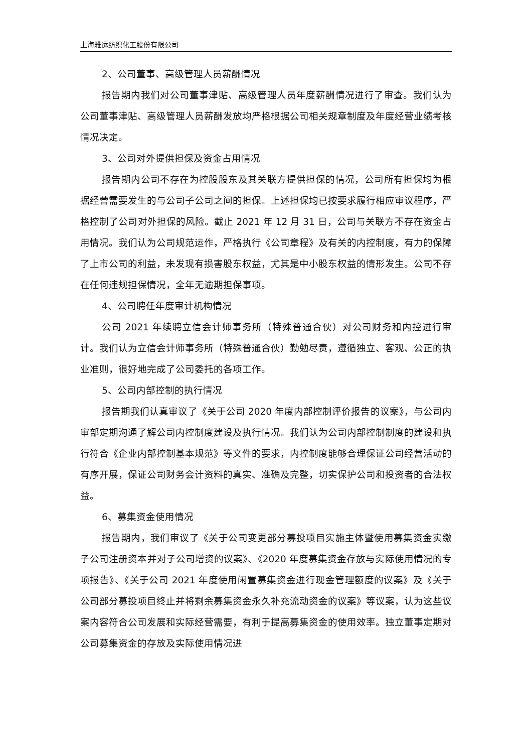上海雅运纺织化工股份有限公司
2、公司董事、高级管理人员薪酬情况
报告期内我们对公司董事津贴、高级管理人员年度薪酬情况进行了审查。我们认为公司董事津贴、高级管理人员薪酬发放均严格根据公司相关规章制度及年度经营业绩考核情况决定。
3、公司对外提供担保及资金占用情况
报告期内公司不存在为控股股东及其关联方提供担保的情况，公司所有担保均为根据经营需要发生的与公司子公司之间的担保。上述担保均已按要求履行相应审议程序，严格控制了公司对外担保的风险。截止 2021 年 12 月 31 日，公司与关联方不存在资金占用情况。我们认为公司规范运作，严格执行《公司章程》及有关的内控制度，有力的保障了上市公司的利益，未发现有损害股东权益，尤其是中小股东权益的情形发生。公司不存在任何违规担保情况，全年无逾期担保事项。
4、公司聘任年度审计机构情况
公司 2021 年续聘立信会计师事务所（特殊普通合伙）对公司财务和内控进行审计。我们认为立信会计师事务所（特殊普通合伙）勤勉尽责，遵循独立、客观、公正的执业准则，很好地完成了公司委托的各项工作。
5、公司内部控制的执行情况
报告期我们认真审议了《关于公司 2020 年度内部控制评价报告的议案》，与公司内审部定期沟通了解公司内控制度建设及执行情况。我们认为公司内部控制制度的建设和执行符合《企业内部控制基本规范》等文件的要求，内控制度能够合理保证公司经营活动的有序开展，保证公司财务会计资料的真实、准确及完整，切实保护公司和投资者的合法权益。
6、募集资金使用情况
报告期内，我们审议了《关于公司变更部分募投项目实施主体暨使用募集资金实缴子公司注册资本并对子公司增资的议案》、《2020 年度募集资金存放与实际使用情况的专项报告》、《关于公司 2021 年度使用闲置募集资金进行现金管理额度的议案》及《关于公司部分募投项目终止并将剩余募集资金永久补充流动资金的议案》等议案，认为这些议案内容符合公司发展和实际经营需要，有利于提高募集资金的使用效率。独立董事定期对公司募集资金的存放及实际使用情况进